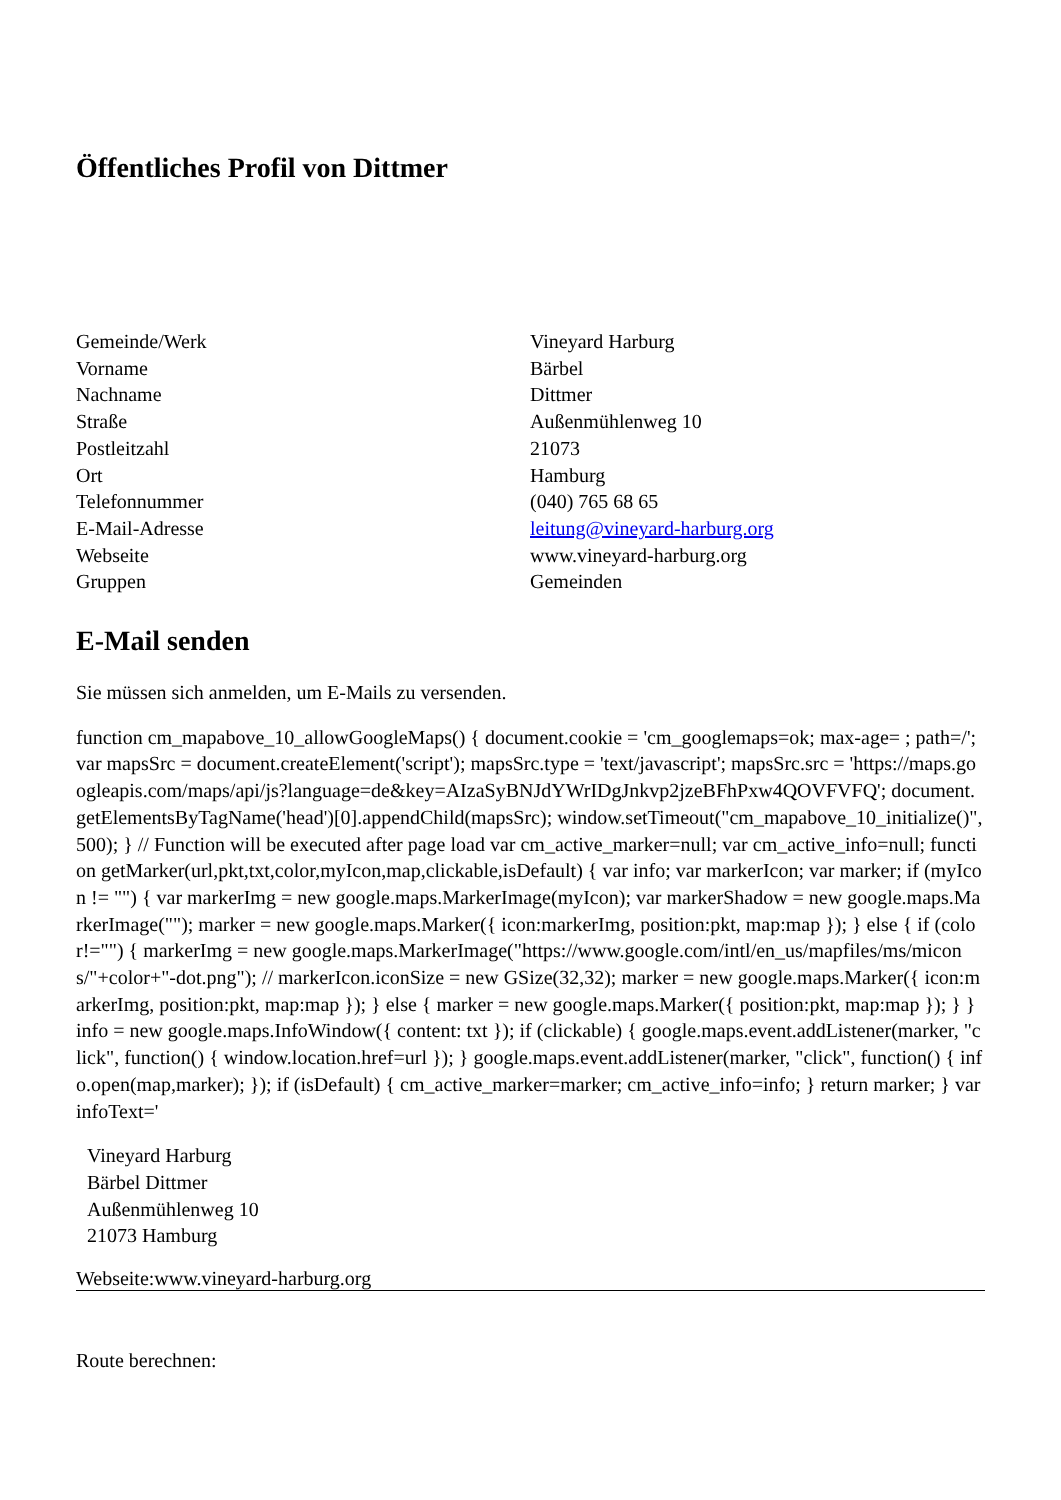Öffentliches Profil von Dittmer
| Gemeinde/Werk | Vineyard Harburg |
| Vorname | Bärbel |
| Nachname | Dittmer |
| Straße | Außenmühlenweg 10 |
| Postleitzahl | 21073 |
| Ort | Hamburg |
| Telefonnummer | (040) 765 68 65 |
| E-Mail-Adresse | leitung@vineyard-harburg.org |
| Webseite | www.vineyard-harburg.org |
| Gruppen | Gemeinden |
E-Mail senden
Sie müssen sich anmelden, um E-Mails zu versenden.
function cm_mapabove_10_allowGoogleMaps() { document.cookie = 'cm_googlemaps=ok; max-age= ; path=/'; var mapsSrc = document.createElement('script'); mapsSrc.type = 'text/javascript'; mapsSrc.src = 'https://maps.googleapis.com/maps/api/js?language=de&key=AIzaSyBNJdYWrIDgJnkvp2jzeBFhPxw4QOVFVFQ'; document.getElementsByTagName('head')[0].appendChild(mapsSrc); window.setTimeout("cm_mapabove_10_initialize()", 500); } // Function will be executed after page load var cm_active_marker=null; var cm_active_info=null; function getMarker(url,pkt,txt,color,myIcon,map,clickable,isDefault) { var info; var markerIcon; var marker; if (myIcon != "") { var markerImg = new google.maps.MarkerImage(myIcon); var markerShadow = new google.maps.MarkerImage(""); marker = new google.maps.Marker({ icon:markerImg, position:pkt, map:map }); } else { if (color!="") { markerImg = new google.maps.MarkerImage("https://www.google.com/intl/en_us/mapfiles/ms/micons/"+color+"-dot.png"); // markerIcon.iconSize = new GSize(32,32); marker = new google.maps.Marker({ icon:markerImg, position:pkt, map:map }); } else { marker = new google.maps.Marker({ position:pkt, map:map }); } } info = new google.maps.InfoWindow({ content: txt }); if (clickable) { google.maps.event.addListener(marker, "click", function() { window.location.href=url }); } google.maps.event.addListener(marker, "click", function() { info.open(map,marker); }); if (isDefault) { cm_active_marker=marker; cm_active_info=info; } return marker; } var infoText='
Vineyard Harburg
Bärbel Dittmer
Außenmühlenweg 10
21073 Hamburg
Webseite:www.vineyard-harburg.org
Route berechnen: